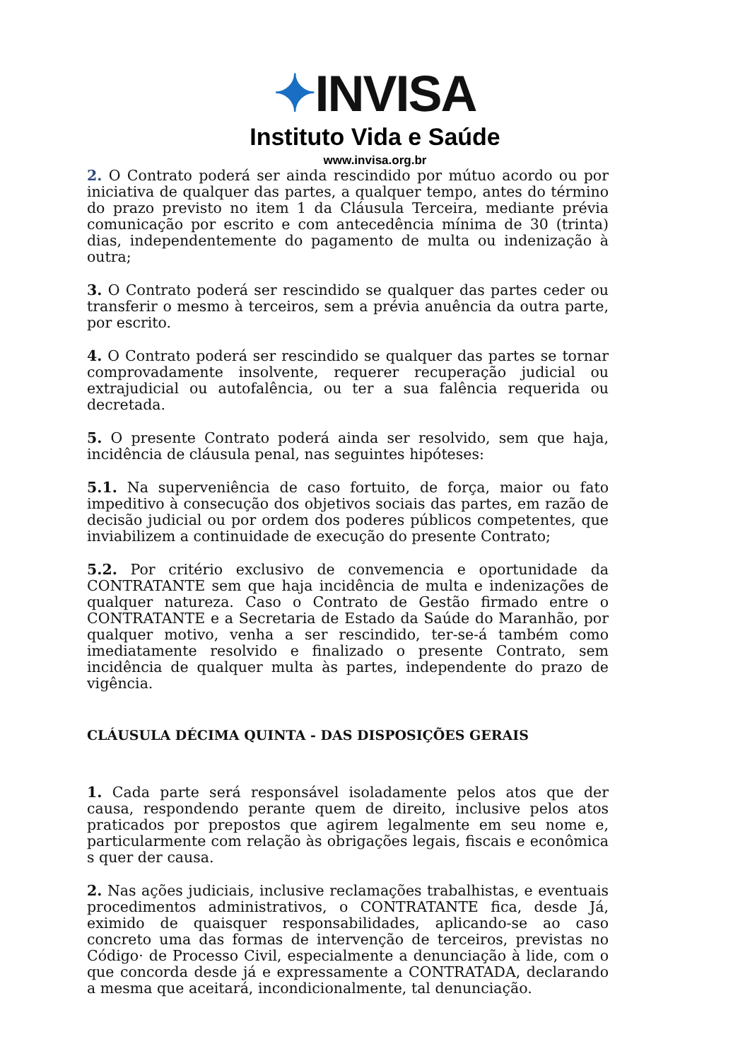✦ INVISA
Instituto Vida e Saúde
www.invisa.org.br
2. O Contrato poderá ser ainda rescindido por mútuo acordo ou por iniciativa de qualquer das partes, a qualquer tempo, antes do término do prazo previsto no item 1 da Cláusula Terceira, mediante prévia comunicação por escrito e com antecedência mínima de 30 (trinta) dias, independentemente do pagamento de multa ou indenização à outra;
3. O Contrato poderá ser rescindido se qualquer das partes ceder ou transferir o mesmo à terceiros, sem a prévia anuência da outra parte, por escrito.
4. O Contrato poderá ser rescindido se qualquer das partes se tornar comprovadamente insolvente, requerer recuperação judicial ou extrajudicial ou autofalência, ou ter a sua falência requerida ou decretada.
5. O presente Contrato poderá ainda ser resolvido, sem que haja, incidência de cláusula penal, nas seguintes hipóteses:
5.1. Na superveniência de caso fortuito, de força, maior ou fato impeditivo à consecução dos objetivos sociais das partes, em razão de decisão judicial ou por ordem dos poderes públicos competentes, que inviabilizem a continuidade de execução do presente Contrato;
5.2. Por critério exclusivo de convemencia e oportunidade da CONTRATANTE sem que haja incidência de multa e indenizações de qualquer natureza. Caso o Contrato de Gestão firmado entre o CONTRATANTE e a Secretaria de Estado da Saúde do Maranhão, por qualquer motivo, venha a ser rescindido, ter-se-á também como imediatamente resolvido e finalizado o presente Contrato, sem incidência de qualquer multa às partes, independente do prazo de vigência.
CLÁUSULA DÉCIMA QUINTA - DAS DISPOSIÇÕES GERAIS
1. Cada parte será responsável isoladamente pelos atos que der causa, respondendo perante quem de direito, inclusive pelos atos praticados por prepostos que agirem legalmente em seu nome e, particularmente com relação às obrigações legais, fiscais e econômica s quer der causa.
2. Nas ações judiciais, inclusive reclamações trabalhistas, e eventuais procedimentos administrativos, o CONTRATANTE fica, desde Já, eximido de quaisquer responsabilidades, aplicando-se ao caso concreto uma das formas de intervenção de terceiros, previstas no Código· de Processo Civil, especialmente a denunciação à lide, com o que concorda desde já e expressamente a CONTRATADA, declarando a mesma que aceitará, incondicionalmente, tal denunciação.